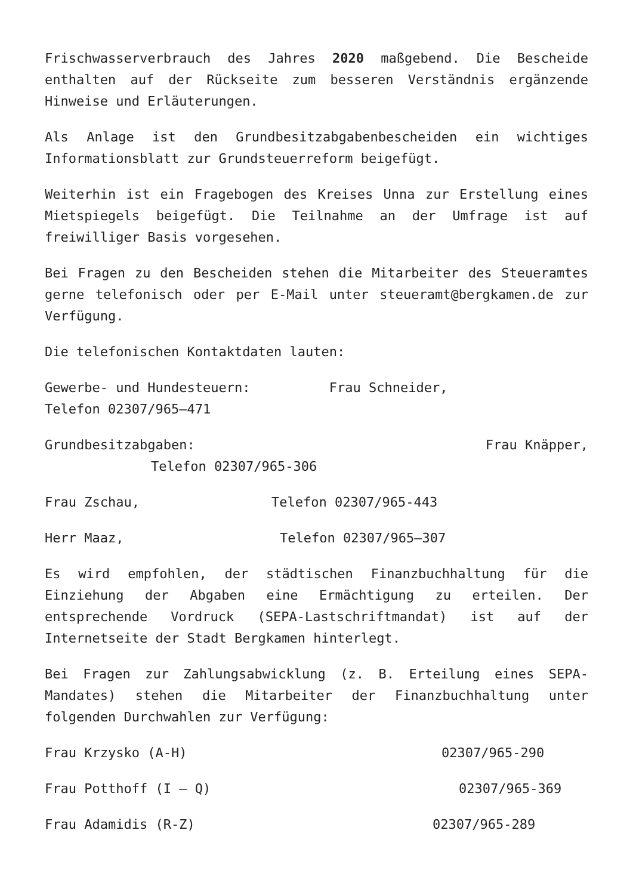Frischwasserverbrauch des Jahres 2020 maßgebend. Die Bescheide enthalten auf der Rückseite zum besseren Verständnis ergänzende Hinweise und Erläuterungen.
Als Anlage ist den Grundbesitzabgabenbescheiden ein wichtiges Informationsblatt zur Grundsteuerreform beigefügt.
Weiterhin ist ein Fragebogen des Kreises Unna zur Erstellung eines Mietspiegels beigefügt. Die Teilnahme an der Umfrage ist auf freiwilliger Basis vorgesehen.
Bei Fragen zu den Bescheiden stehen die Mitarbeiter des Steueramtes gerne telefonisch oder per E-Mail unter steueramt@bergkamen.de zur Verfügung.
Die telefonischen Kontaktdaten lauten:
Gewerbe- und Hundesteuern: Frau Schneider,
Telefon 02307/965–471
Grundbesitzabgaben: Frau Knäpper,
Telefon 02307/965-306
Frau Zschau, Telefon 02307/965-443
Herr Maaz, Telefon 02307/965–307
Es wird empfohlen, der städtischen Finanzbuchhaltung für die Einziehung der Abgaben eine Ermächtigung zu erteilen. Der entsprechende Vordruck (SEPA-Lastschriftmandat) ist auf der Internetseite der Stadt Bergkamen hinterlegt.
Bei Fragen zur Zahlungsabwicklung (z. B. Erteilung eines SEPA-Mandates) stehen die Mitarbeiter der Finanzbuchhaltung unter folgenden Durchwahlen zur Verfügung:
Frau Krzysko (A-H) 02307/965-290
Frau Potthoff (I – Q) 02307/965-369
Frau Adamidis (R-Z) 02307/965-289